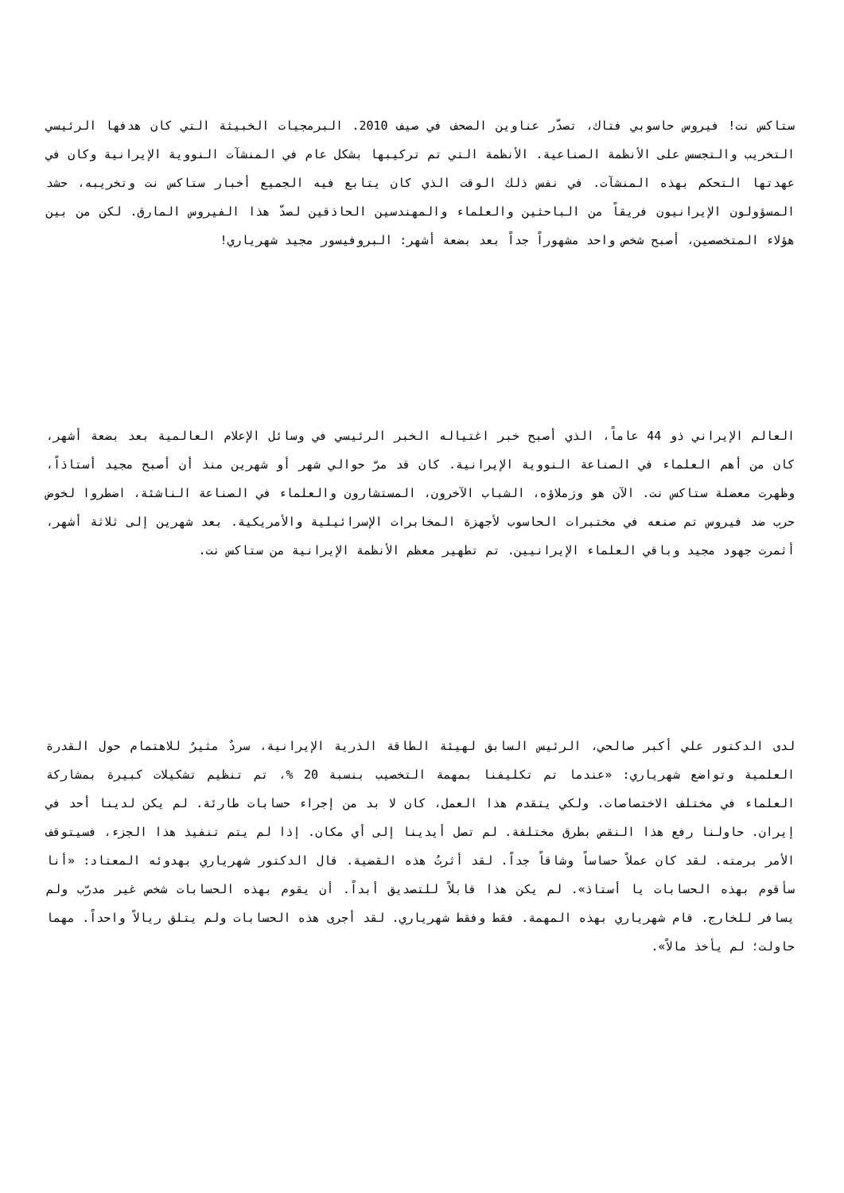ستاكس نت! فيروس حاسوبي فتاك، تصدّر عناوين الصحف في صيف 2010. البرمجيات الخبيثة التي كان هدفها الرئيسي التخريب والتجسس على الأنظمة الصناعية. الأنظمة التي تم تركيبها بشكل عام في المنشآت النووية الإيرانية وكان في عهدتها التحكم بهذه المنشآت. في نفس ذلك الوقت الذي كان يتابع فيه الجميع أخبار ستاكس نت وتخريبه، حشد المسؤولون الإيرانيون فريقاً من الباحثين والعلماء والمهندسين الحاذقين لصدّ هذا الفيروس المارق. لكن من بين هؤلاء المتخصصين، أصبح شخص واحد مشهوراً جداً بعد بضعة أشهر: البروفيسور مجيد شهرياري!
العالم الإيراني ذو 44 عاماً، الذي أصبح خبر اغتياله الخبر الرئيسي في وسائل الإعلام العالمية بعد بضعة أشهر، كان من أهم العلماء في الصناعة النووية الإيرانية. كان قد مرّ حوالي شهر أو شهرين منذ أن أصبح مجيد أستاذاً، وظهرت معضلة ستاكس نت. الآن هو وزملاؤه، الشباب الآخرون، المستشارون والعلماء في الصناعة الناشئة، اضطروا لخوض حرب ضد فيروس تم صنعه في مختبرات الحاسوب لأجهزة المخابرات الإسرائيلية والأمريكية. بعد شهرين إلى ثلاثة أشهر، أثمرت جهود مجيد وباقي العلماء الإيرانيين. تم تطهير معظم الأنظمة الإيرانية من ستاكس نت.
لدى الدكتور علي أكبر صالحي، الرئيس السابق لهيئة الطاقة الذرية الإيرانية، سردٌ مثيرٌ للاهتمام حول القدرة العلمية وتواضع شهرياري: «عندما تم تكليفنا بمهمة التخصيب بنسبة 20 %، تم تنظيم تشكيلات كبيرة بمشاركة العلماء في مختلف الاختصاصات. ولكي يتقدم هذا العمل، كان لا بد من إجراء حسابات طارئة. لم يكن لدينا أحد في إيران. حاولنا رفع هذا النقص بطرق مختلفة. لم تصل أيدينا إلى أي مكان. إذا لم يتم تنفيذ هذا الجزء، فسيتوقف الأمر برمته. لقد كان عملاً حساساً وشاقاً جداً. لقد أثرتُ هذه القضية. قال الدكتور شهرياري بهدوئه المعتاد: «أنا سأقوم بهذه الحسابات يا أستاذ». لم يكن هذا قابلاً للتصديق أبداً. أن يقوم بهذه الحسابات شخص غير مدرّب ولم يسافر للخارج. قام شهرياري بهذه المهمة. فقط وفقط شهرياري. لقد أجرى هذه الحسابات ولم يتلق ريالاً واحداً. مهما حاولت؛ لم يأخذ مالاً».